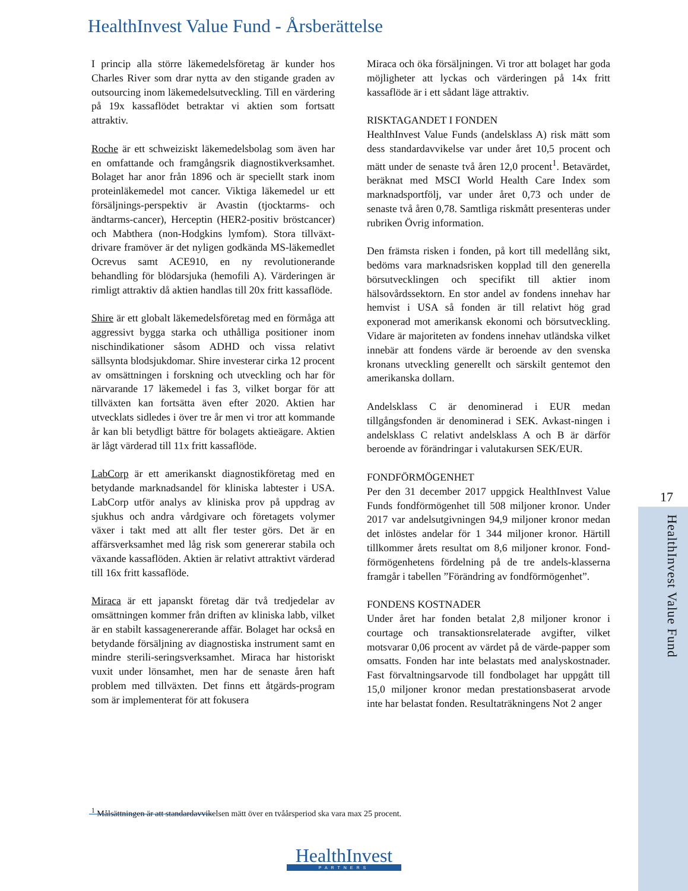HealthInvest Value Fund - Årsberättelse
I princip alla större läkemedelsföretag är kunder hos Charles River som drar nytta av den stigande graden av outsourcing inom läkemedelsutveckling. Till en värdering på 19x kassaflödet betraktar vi aktien som fortsatt attraktiv.
Roche är ett schweiziskt läkemedelsbolag som även har en omfattande och framgångsrik diagnostikverksamhet. Bolaget har anor från 1896 och är speciellt stark inom proteinläkemedel mot cancer. Viktiga läkemedel ur ett försäljnings-perspektiv är Avastin (tjocktarms- och ändtarms-cancer), Herceptin (HER2-positiv bröstcancer) och Mabthera (non-Hodgkins lymfom). Stora tillväxt-drivare framöver är det nyligen godkända MS-läkemedlet Ocrevus samt ACE910, en ny revolutionerande behandling för blödarsjuka (hemofili A). Värderingen är rimligt attraktiv då aktien handlas till 20x fritt kassaflöde.
Shire är ett globalt läkemedelsföretag med en förmåga att aggressivt bygga starka och uthålliga positioner inom nischindikationer såsom ADHD och vissa relativt sällsynta blodsjukdomar. Shire investerar cirka 12 procent av omsättningen i forskning och utveckling och har för närvarande 17 läkemedel i fas 3, vilket borgar för att tillväxten kan fortsätta även efter 2020. Aktien har utvecklats sidledes i över tre år men vi tror att kommande år kan bli betydligt bättre för bolagets aktieägare. Aktien är lågt värderad till 11x fritt kassaflöde.
LabCorp är ett amerikanskt diagnostikföretag med en betydande marknadsandel för kliniska labtester i USA. LabCorp utför analys av kliniska prov på uppdrag av sjukhus och andra vårdgivare och företagets volymer växer i takt med att allt fler tester görs. Det är en affärsverksamhet med låg risk som genererar stabila och växande kassaflöden. Aktien är relativt attraktivt värderad till 16x fritt kassaflöde.
Miraca är ett japanskt företag där två tredjedelar av omsättningen kommer från driften av kliniska labb, vilket är en stabilt kassagenererande affär. Bolaget har också en betydande försäljning av diagnostiska instrument samt en mindre sterili-seringsverksamhet. Miraca har historiskt vuxit under lönsamhet, men har de senaste åren haft problem med tillväxten. Det finns ett åtgärds-program som är implementerat för att fokusera
Miraca och öka försäljningen. Vi tror att bolaget har goda möjligheter att lyckas och värderingen på 14x fritt kassaflöde är i ett sådant läge attraktiv.
RISKTAGANDET I FONDEN
HealthInvest Value Funds (andelsklass A) risk mätt som dess standardavvikelse var under året 10,5 procent och mätt under de senaste två åren 12,0 procent<sup>1</sup>. Betavärdet, beräknat med MSCI World Health Care Index som marknadsportfölj, var under året 0,73 och under de senaste två åren 0,78. Samtliga riskmått presenteras under rubriken Övrig information.
Den främsta risken i fonden, på kort till medellång sikt, bedöms vara marknadsrisken kopplad till den generella börsutvecklingen och specifikt till aktier inom hälsovårdssektorn. En stor andel av fondens innehav har hemvist i USA så fonden är till relativt hög grad exponerad mot amerikansk ekonomi och börsutveckling. Vidare är majoriteten av fondens innehav utländska vilket innebär att fondens värde är beroende av den svenska kronans utveckling generellt och särskilt gentemot den amerikanska dollarn.
Andelsklass C är denominerad i EUR medan tillgångsfonden är denominerad i SEK. Avkast-ningen i andelsklass C relativt andelsklass A och B är därför beroende av förändringar i valutakursen SEK/EUR.
FONDFÖRMÖGENHET
Per den 31 december 2017 uppgick HealthInvest Value Funds fondförmögenhet till 508 miljoner kronor. Under 2017 var andelsutgivningen 94,9 miljoner kronor medan det inlöstes andelar för 1 344 miljoner kronor. Härtill tillkommer årets resultat om 8,6 miljoner kronor. Fond-förmögenhetens fördelning på de tre andels-klasserna framgår i tabellen ”Förändring av fondförmögenhet”.
FONDENS KOSTNADER
Under året har fonden betalat 2,8 miljoner kronor i courtage och transaktionsrelaterade avgifter, vilket motsvarar 0,06 procent av värdet på de värde-papper som omsatts. Fonden har inte belastats med analyskostnader. Fast förvaltningsarvode till fondbolaget har uppgått till 15,0 miljoner kronor medan prestationsbaserat arvode inte har belastat fonden. Resultaträkningens Not 2 anger
<sup>1</sup> Målsättningen är att standardavvikelsen mätt över en tvåårsperiod ska vara max 25 procent.
17
HealthInvest Value Fund
HealthInvest
PARTNERS